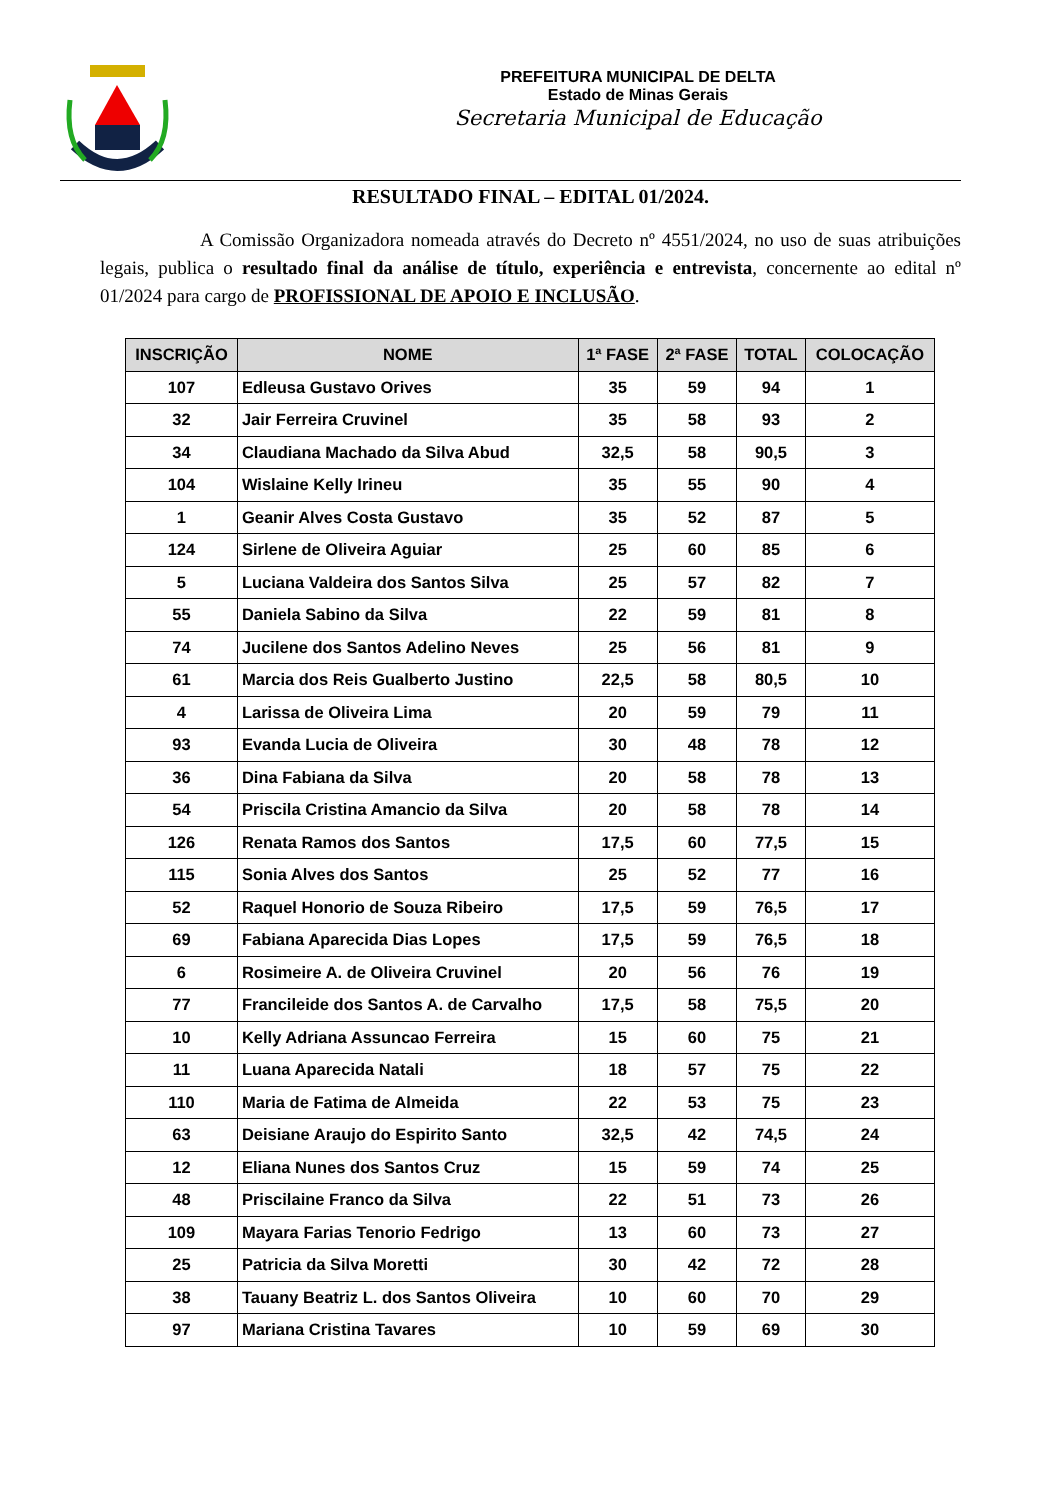PREFEITURA MUNICIPAL DE DELTA
Estado de Minas Gerais
Secretaria Municipal de Educação
RESULTADO FINAL – EDITAL 01/2024.
A Comissão Organizadora nomeada através do Decreto nº 4551/2024, no uso de suas atribuições legais, publica o resultado final da análise de título, experiência e entrevista, concernente ao edital nº 01/2024 para cargo de PROFISSIONAL DE APOIO E INCLUSÃO.
| INSCRIÇÃO | NOME | 1ª FASE | 2ª FASE | TOTAL | COLOCAÇÃO |
| --- | --- | --- | --- | --- | --- |
| 107 | Edleusa Gustavo Orives | 35 | 59 | 94 | 1 |
| 32 | Jair Ferreira Cruvinel | 35 | 58 | 93 | 2 |
| 34 | Claudiana Machado da Silva Abud | 32,5 | 58 | 90,5 | 3 |
| 104 | Wislaine Kelly Irineu | 35 | 55 | 90 | 4 |
| 1 | Geanir Alves Costa Gustavo | 35 | 52 | 87 | 5 |
| 124 | Sirlene de Oliveira Aguiar | 25 | 60 | 85 | 6 |
| 5 | Luciana Valdeira dos Santos Silva | 25 | 57 | 82 | 7 |
| 55 | Daniela Sabino da Silva | 22 | 59 | 81 | 8 |
| 74 | Jucilene dos Santos Adelino Neves | 25 | 56 | 81 | 9 |
| 61 | Marcia dos Reis Gualberto Justino | 22,5 | 58 | 80,5 | 10 |
| 4 | Larissa de Oliveira Lima | 20 | 59 | 79 | 11 |
| 93 | Evanda Lucia de Oliveira | 30 | 48 | 78 | 12 |
| 36 | Dina Fabiana da Silva | 20 | 58 | 78 | 13 |
| 54 | Priscila Cristina Amancio da Silva | 20 | 58 | 78 | 14 |
| 126 | Renata Ramos dos Santos | 17,5 | 60 | 77,5 | 15 |
| 115 | Sonia Alves dos Santos | 25 | 52 | 77 | 16 |
| 52 | Raquel Honorio de Souza Ribeiro | 17,5 | 59 | 76,5 | 17 |
| 69 | Fabiana Aparecida Dias Lopes | 17,5 | 59 | 76,5 | 18 |
| 6 | Rosimeire A. de Oliveira Cruvinel | 20 | 56 | 76 | 19 |
| 77 | Francileide dos Santos A. de Carvalho | 17,5 | 58 | 75,5 | 20 |
| 10 | Kelly Adriana Assuncao Ferreira | 15 | 60 | 75 | 21 |
| 11 | Luana Aparecida Natali | 18 | 57 | 75 | 22 |
| 110 | Maria de Fatima de Almeida | 22 | 53 | 75 | 23 |
| 63 | Deisiane Araujo do Espirito Santo | 32,5 | 42 | 74,5 | 24 |
| 12 | Eliana Nunes dos Santos Cruz | 15 | 59 | 74 | 25 |
| 48 | Priscilaine Franco da Silva | 22 | 51 | 73 | 26 |
| 109 | Mayara Farias Tenorio Fedrigo | 13 | 60 | 73 | 27 |
| 25 | Patricia da Silva Moretti | 30 | 42 | 72 | 28 |
| 38 | Tauany Beatriz L. dos Santos Oliveira | 10 | 60 | 70 | 29 |
| 97 | Mariana Cristina Tavares | 10 | 59 | 69 | 30 |